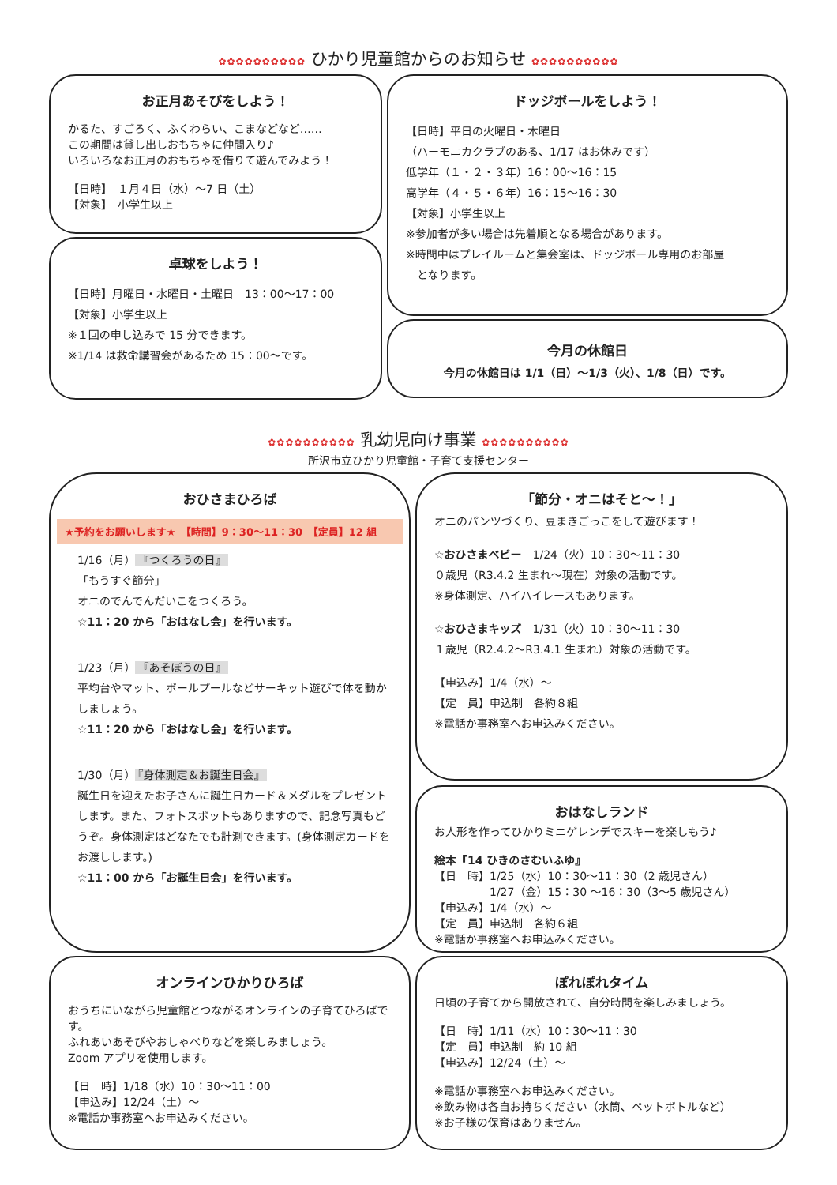✿✿✿✿✿✿✿✿✿✿ ひかり児童館からのお知らせ ✿✿✿✿✿✿✿✿✿✿
お正月あそびをしよう！
かるた、すごろく、ふくわらい、こまなどなど……
この期間は貸し出しおもちゃに仲間入り♪
いろいろなお正月のおもちゃを借りて遊んでみよう！
【日時】　１月４日（水）～7 日（土）
【対象】　小学生以上
卓球をしよう！
【日時】月曜日・水曜日・土曜日　13：00～17：00
【対象】小学生以上
※１回の申し込みで 15 分できます。
※1/14 は救命講習会があるため 15：00～です。
ドッジボールをしよう！
【日時】平日の火曜日・木曜日
（ハーモニカクラブのある、1/17 はお休みです）
低学年（１・２・３年）16：00～16：15
高学年（４・５・６年）16：15～16：30
【対象】小学生以上
※参加者が多い場合は先着順となる場合があります。
※時間中はプレイルームと集会室は、ドッジボール専用のお部屋
　となります。
今月の休館日
今月の休館日は 1/1（日）～1/3（火）、1/8（日）です。
✿✿✿✿✿✿✿✿✿✿ 乳幼児向け事業 ✿✿✿✿✿✿✿✿✿✿
所沢市立ひかり児童館・子育て支援センター
おひさまひろば
★予約をお願いします★　【時間】9：30～11：30　【定員】12 組
1/16（月） 『つくろうの日』
「もうすぐ節分」
オニのでんでんだいこをつくろう。
☆11：20 から「おはなし会」を行います。
1/23（月） 『あそぼうの日』
平均台やマット、ボールプールなどサーキット遊びで体を動かしましょう。
☆11：20 から「おはなし会」を行います。
1/30（月） 『身体測定＆お誕生日会』
誕生日を迎えたお子さんに誕生日カード＆メダルをプレゼントします。また、フォトスポットもありますので、記念写真もどうぞ。身体測定はどなたでも計測できます。(身体測定カードをお渡しします。)
☆11：00 から「お誕生日会」を行います。
「節分・オニはそと～！」
オニのパンツづくり、豆まきごっこをして遊びます！
☆おひさまベビー　1/24（火）10：30～11：30
０歳児（R3.4.2 生まれ～現在）対象の活動です。
※身体測定、ハイハイレースもあります。
☆おひさまキッズ　1/31（火）10：30～11：30
１歳児（R2.4.2～R3.4.1 生まれ）対象の活動です。
【申込み】1/4（水）～
【定　員】申込制　各約８組
※電話か事務室へお申込みください。
おはなしランド
お人形を作ってひかりミニゲレンデでスキーを楽しもう♪
絵本『14 ひきのさむいふゆ』
【日　時】1/25（水）10：30～11：30（2 歳児さん）
　　　　　1/27（金）15：30 ～16：30（3～5 歳児さん）
【申込み】1/4（水）～
【定　員】申込制　各約６組
※電話か事務室へお申込みください。
オンラインひかりひろば
おうちにいながら児童館とつながるオンラインの子育てひろばです。
ふれあいあそびやおしゃべりなどを楽しみましょう。
Zoom アプリを使用します。
【日　時】1/18（水）10：30～11：00
【申込み】12/24（土）～
※電話か事務室へお申込みください。
ぽれぽれタイム
日頃の子育てから開放されて、自分時間を楽しみましょう。
【日　時】1/11（水）10：30～11：30
【定　員】申込制　約 10 組
【申込み】12/24（土）～
※電話か事務室へお申込みください。
※飲み物は各自お持ちください（水筒、ペットボトルなど）
※お子様の保育はありません。